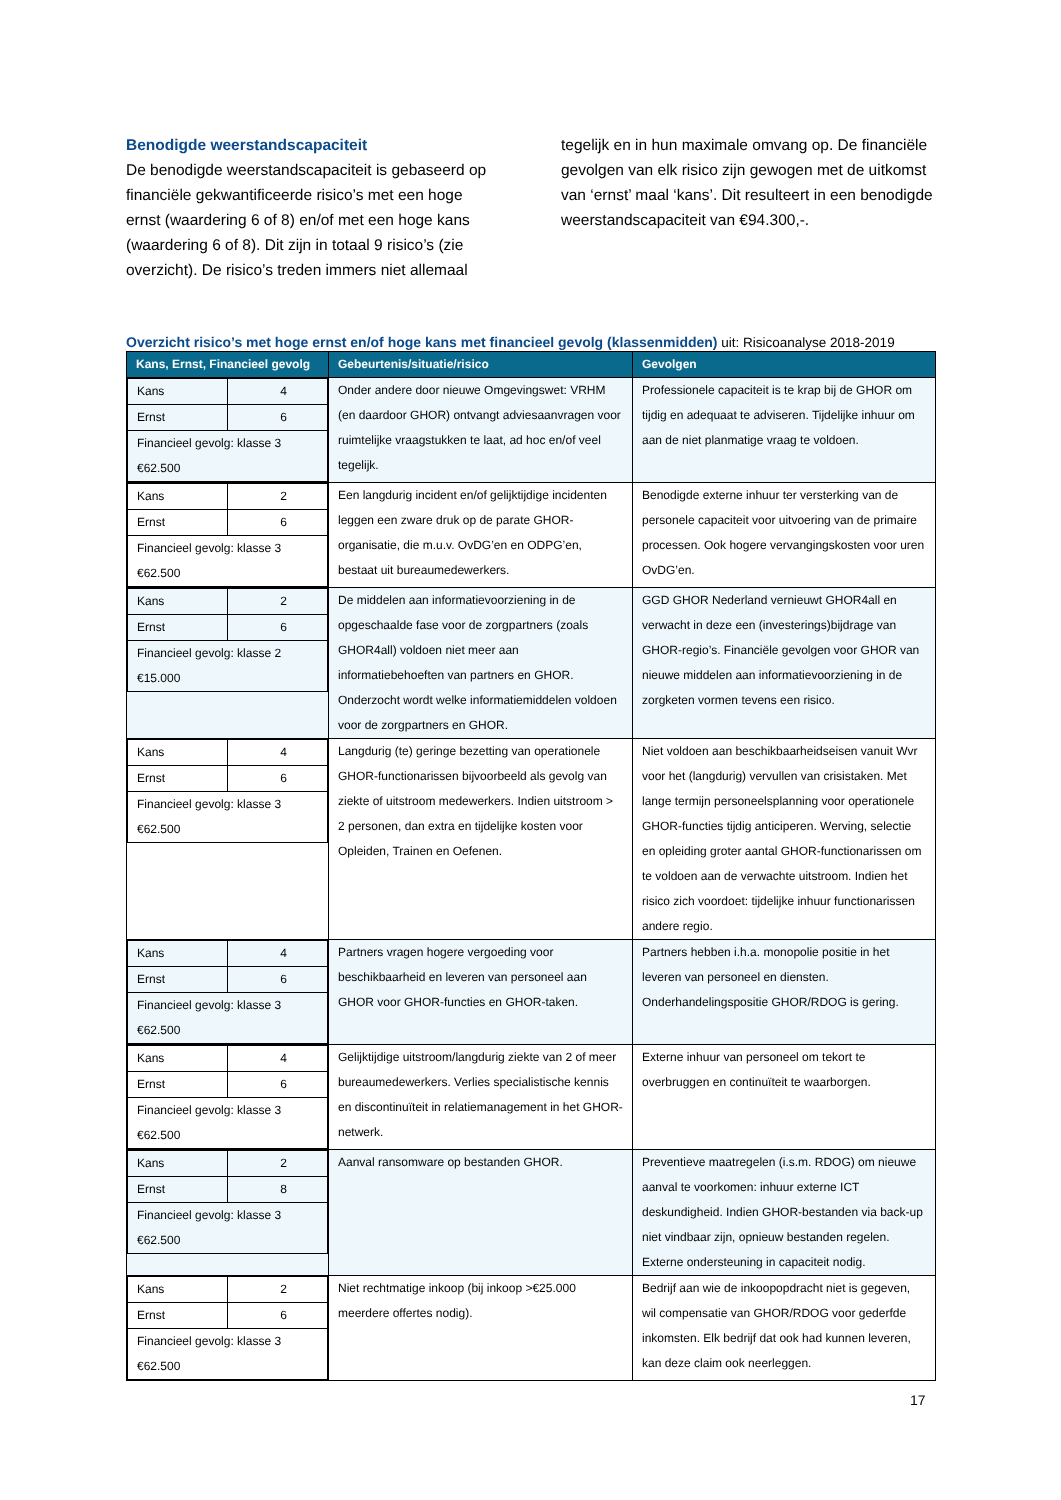Benodigde weerstandscapaciteit
De benodigde weerstandscapaciteit is gebaseerd op financiële gekwantificeerde risico’s met een hoge ernst (waardering 6 of 8) en/of met een hoge kans (waardering 6 of 8). Dit zijn in totaal 9 risico’s (zie overzicht). De risico’s treden immers niet allemaal
tegelijk en in hun maximale omvang op. De financiële gevolgen van elk risico zijn gewogen met de uitkomst van ‘ernst’ maal ‘kans’. Dit resulteert in een benodigde weerstandscapaciteit van €94.300,-.
Overzicht risico’s met hoge ernst en/of hoge kans met financieel gevolg (klassenmidden) uit: Risicoanalyse 2018-2019
| Kans, Ernst, Financieel gevolg | Gebeurtenis/situatie/risico | Gevolgen |
| --- | --- | --- |
| / Kans / 4 / / Ernst / 6 / / Financieel gevolg: klasse 3 €62.500 / / | Onder andere door nieuwe Omgevingswet: VRHM (en daardoor GHOR) ontvangt adviesaanvragen voor ruimtelijke vraagstukken te laat, ad hoc en/of veel tegelijk. | Professionele capaciteit is te krap bij de GHOR om tijdig en adequaat te adviseren. Tijdelijke inhuur om aan de niet planmatige vraag te voldoen. |
| / Kans / 2 / / Ernst / 6 / / Financieel gevolg: klasse 3 €62.500 / / | Een langdurig incident en/of gelijktijdige incidenten leggen een zware druk op de parate GHOR-organisatie, die m.u.v. OvDG’en en ODPG’en, bestaat uit bureaumedewerkers. | Benodigde externe inhuur ter versterking van de personele capaciteit voor uitvoering van de primaire processen. Ook hogere vervangingskosten voor uren OvDG’en. |
| / Kans / 2 / / Ernst / 6 / / Financieel gevolg: klasse 2 €15.000 / / | De middelen aan informatievoorziening in de opgeschaalde fase voor de zorgpartners (zoals GHOR4all) voldoen niet meer aan informatiebehoeften van partners en GHOR. Onderzocht wordt welke informatiemiddelen voldoen voor de zorgpartners en GHOR. | GGD GHOR Nederland vernieuwt GHOR4all en verwacht in deze een (investerings)bijdrage van GHOR-regio’s. Financiële gevolgen voor GHOR van nieuwe middelen aan informatievoorziening in de zorgketen vormen tevens een risico. |
| / Kans / 4 / / Ernst / 6 / / Financieel gevolg: klasse 3 €62.500 / / | Langdurig (te) geringe bezetting van operationele GHOR-functionarissen bijvoorbeeld als gevolg van ziekte of uitstroom medewerkers. Indien uitstroom > 2 personen, dan extra en tijdelijke kosten voor Opleiden, Trainen en Oefenen. | Niet voldoen aan beschikbaarheidseisen vanuit Wvr voor het (langdurig) vervullen van crisistaken. Met lange termijn personeelsplanning voor operationele GHOR-functies tijdig anticiperen. Werving, selectie en opleiding groter aantal GHOR-functionarissen om te voldoen aan de verwachte uitstroom. Indien het risico zich voordoet: tijdelijke inhuur functionarissen andere regio. |
| / Kans / 4 / / Ernst / 6 / / Financieel gevolg: klasse 3 €62.500 / / | Partners vragen hogere vergoeding voor beschikbaarheid en leveren van personeel aan GHOR voor GHOR-functies en GHOR-taken. | Partners hebben i.h.a. monopolie positie in het leveren van personeel en diensten. Onderhandelingspositie GHOR/RDOG is gering. |
| / Kans / 4 / / Ernst / 6 / / Financieel gevolg: klasse 3 €62.500 / / | Gelijktijdige uitstroom/langdurig ziekte van 2 of meer bureaumedewerkers. Verlies specialistische kennis en discontinuïteit in relatiemanagement in het GHOR-netwerk. | Externe inhuur van personeel om tekort te overbruggen en continuïteit te waarborgen. |
| / Kans / 2 / / Ernst / 8 / / Financieel gevolg: klasse 3 €62.500 / / | Aanval ransomware op bestanden GHOR. | Preventieve maatregelen (i.s.m. RDOG) om nieuwe aanval te voorkomen: inhuur externe ICT deskundigheid. Indien GHOR-bestanden via back-up niet vindbaar zijn, opnieuw bestanden regelen. Externe ondersteuning in capaciteit nodig. |
| / Kans / 2 / / Ernst / 6 / / Financieel gevolg: klasse 3 €62.500 / / | Niet rechtmatige inkoop (bij inkoop >€25.000 meerdere offertes nodig). | Bedrijf aan wie de inkoopopdracht niet is gegeven, wil compensatie van GHOR/RDOG voor gederfde inkomsten. Elk bedrijf dat ook had kunnen leveren, kan deze claim ook neerleggen. |
17